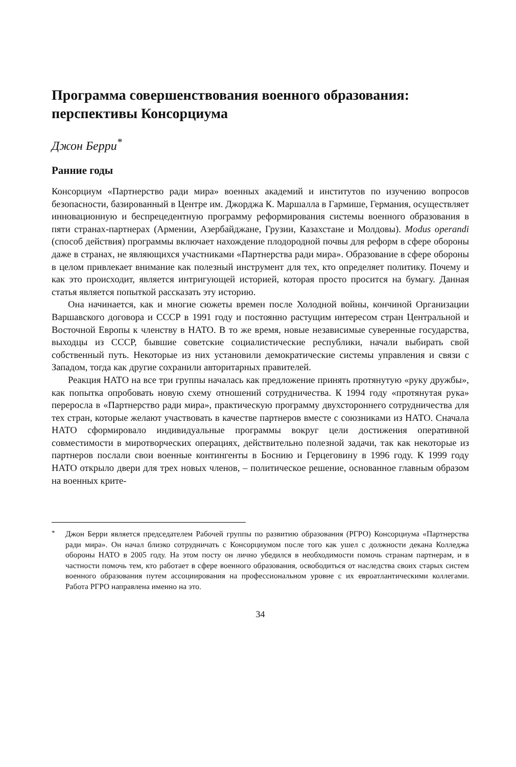Программа совершенствования военного образования: перспективы Консорциума
Джон Берри<sup>*</sup>
Ранние годы
Консорциум «Партнерство ради мира» военных академий и институтов по изучению вопросов безопасности, базированный в Центре им. Джорджа К. Маршалла в Гармише, Германия, осуществляет инновационную и беспрецедентную программу реформирования системы военного образования в пяти странах-партнерах (Армении, Азербайджане, Грузии, Казахстане и Молдовы). Modus operandi (способ действия) программы включает нахождение плодородной почвы для реформ в сфере обороны даже в странах, не являющихся участниками «Партнерства ради мира». Образование в сфере обороны в целом привлекает внимание как полезный инструмент для тех, кто определяет политику. Почему и как это происходит, является интригующей историей, которая просто просится на бумагу. Данная статья является попыткой рассказать эту историю.
Она начинается, как и многие сюжеты времен после Холодной войны, кончиной Организации Варшавского договора и СССР в 1991 году и постоянно растущим интересом стран Центральной и Восточной Европы к членству в НАТО. В то же время, новые независимые суверенные государства, выходцы из СССР, бывшие советские социалистические республики, начали выбирать свой собственный путь. Некоторые из них установили демократические системы управления и связи с Западом, тогда как другие сохранили авторитарных правителей.
Реакция НАТО на все три группы началась как предложение принять протянутую «руку дружбы», как попытка опробовать новую схему отношений сотрудничества. К 1994 году «протянутая рука» переросла в «Партнерство ради мира», практическую программу двухстороннего сотрудничества для тех стран, которые желают участвовать в качестве партнеров вместе с союзниками из НАТО. Сначала НАТО сформировало индивидуальные программы вокруг цели достижения оперативной совместимости в миротворческих операциях, действительно полезной задачи, так как некоторые из партнеров послали свои военные контингенты в Боснию и Герцеговину в 1996 году. К 1999 году НАТО открыло двери для трех новых членов, – политическое решение, основанное главным образом на военных крите-
<sup>*</sup> Джон Берри является председателем Рабочей группы по развитию образования (РГРО) Консорциума «Партнерства ради мира». Он начал близко сотрудничать с Консорциумом после того как ушел с должности декана Колледжа обороны НАТО в 2005 году. На этом посту он лично убедился в необходимости помочь странам партнерам, и в частности помочь тем, кто работает в сфере военного образования, освободиться от наследства своих старых систем военного образования путем ассоциирования на профессиональном уровне с их евроатлантическими коллегами. Работа РГРО направлена именно на это.
34